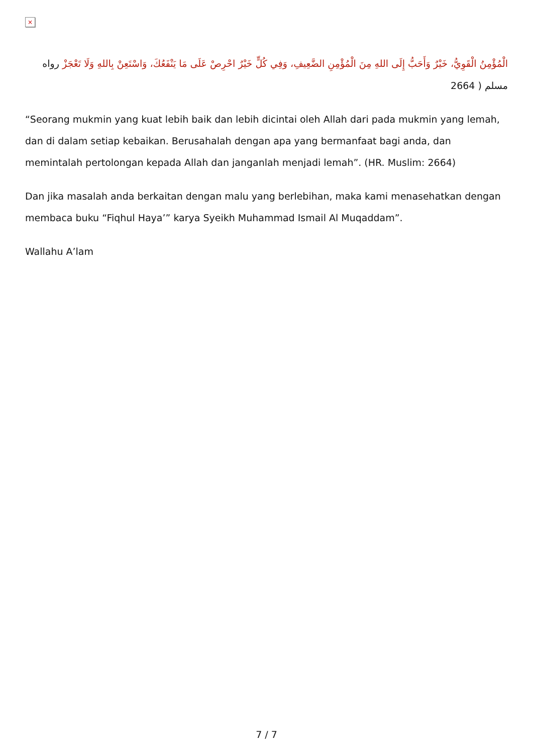×
الْمُؤْمِنُ الْقَوِيُّ، خَيْرٌ وَأَحَبُّ إِلَى اللهِ مِنَ الْمُؤْمِنِ الضَّعِيفِ، وَفِي كُلٍّ خَيْرٌ احْرِصْ عَلَى مَا يَنْفَعُكَ، وَاسْتَعِنْ بِاللهِ وَلَا تَعْجَزْ رواه مسلم ( 2664
“Seorang mukmin yang kuat lebih baik dan lebih dicintai oleh Allah dari pada mukmin yang lemah, dan di dalam setiap kebaikan. Berusahalah dengan apa yang bermanfaat bagi anda, dan memintalah pertolongan kepada Allah dan janganlah menjadi lemah”. (HR. Muslim: 2664)
Dan jika masalah anda berkaitan dengan malu yang berlebihan, maka kami menasehatkan dengan membaca buku “Fiqhul Haya’” karya Syeikh Muhammad Ismail Al Muqaddam”.
Wallahu A’lam
7 / 7